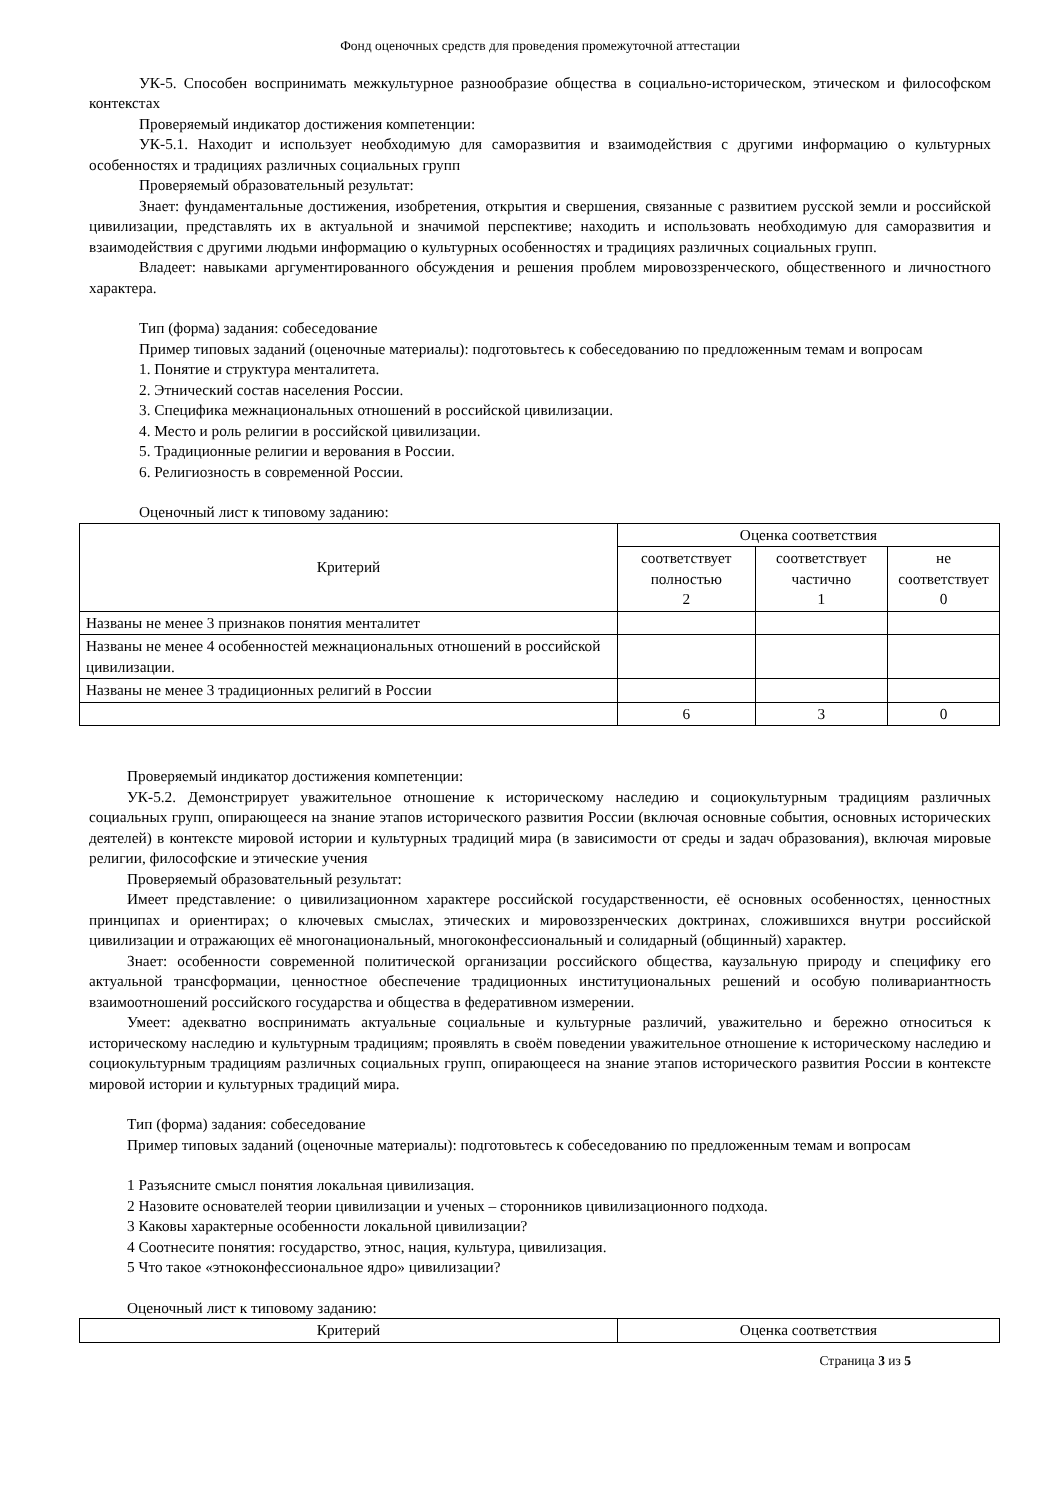Фонд оценочных средств для проведения промежуточной аттестации
УК-5. Способен воспринимать межкультурное разнообразие общества в социально-историческом, этическом и философском контекстах
Проверяемый индикатор достижения компетенции:
УК-5.1. Находит и использует необходимую для саморазвития и взаимодействия с другими информацию о культурных особенностях и традициях различных социальных групп
Проверяемый образовательный результат:
Знает: фундаментальные достижения, изобретения, открытия и свершения, связанные с развитием русской земли и российской цивилизации, представлять их в актуальной и значимой перспективе; находить и использовать необходимую для саморазвития и взаимодействия с другими людьми информацию о культурных особенностях и традициях различных социальных групп.
Владеет: навыками аргументированного обсуждения и решения проблем мировоззренческого, общественного и личностного характера.
Тип (форма) задания: собеседование
Пример типовых заданий (оценочные материалы): подготовьтесь к собеседованию по предложенным темам и вопросам
1. Понятие и структура менталитета.
2. Этнический состав населения России.
3. Специфика межнациональных отношений в российской цивилизации.
4. Место и роль религии в российской цивилизации.
5. Традиционные религии и верования в России.
6. Религиозность в современной России.
Оценочный лист к типовому заданию:
| Критерий | Оценка соответствия | | |
| --- | --- | --- | --- |
| | соответствует полностью 2 | соответствует частично 1 | не соответствует 0 |
| Названы не менее 3 признаков понятия менталитет | | | |
| Названы не менее 4 особенностей межнациональных отношений в российской цивилизации. | | | |
| Названы не менее 3 традиционных религий в России | | | |
| | 6 | 3 | 0 |
Проверяемый индикатор достижения компетенции:
УК-5.2. Демонстрирует уважительное отношение к историческому наследию и социокультурным традициям различных социальных групп, опирающееся на знание этапов исторического развития России (включая основные события, основных исторических деятелей) в контексте мировой истории и культурных традиций мира (в зависимости от среды и задач образования), включая мировые религии, философские и этические учения
Проверяемый образовательный результат:
Имеет представление: о цивилизационном характере российской государственности, её основных особенностях, ценностных принципах и ориентирах; о ключевых смыслах, этических и мировоззренческих доктринах, сложившихся внутри российской цивилизации и отражающих её многонациональный, многоконфессиональный и солидарный (общинный) характер.
Знает: особенности современной политической организации российского общества, каузальную природу и специфику его актуальной трансформации, ценностное обеспечение традиционных институциональных решений и особую поливариантность взаимоотношений российского государства и общества в федеративном измерении.
Умеет: адекватно воспринимать актуальные социальные и культурные различий, уважительно и бережно относиться к историческому наследию и культурным традициям; проявлять в своём поведении уважительное отношение к историческому наследию и социокультурным традициям различных социальных групп, опирающееся на знание этапов исторического развития России в контексте мировой истории и культурных традиций мира.
Тип (форма) задания: собеседование
Пример типовых заданий (оценочные материалы): подготовьтесь к собеседованию по предложенным темам и вопросам
1 Разъясните смысл понятия локальная цивилизация.
2 Назовите основателей теории цивилизации и ученых – сторонников цивилизационного подхода.
3 Каковы характерные особенности локальной цивилизации?
4 Соотнесите понятия: государство, этнос, нация, культура, цивилизация.
5 Что такое «этноконфессиональное ядро» цивилизации?
Оценочный лист к типовому заданию:
| Критерий | Оценка соответствия |
| --- | --- |
Страница 3 из 5